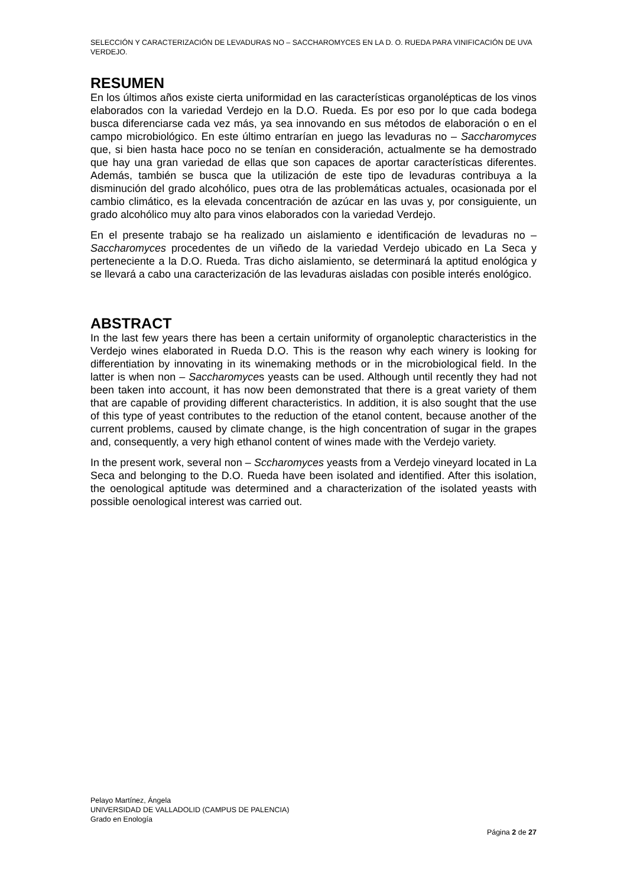SELECCIÓN Y CARACTERIZACIÓN DE LEVADURAS NO – SACCHAROMYCES EN LA D. O. RUEDA PARA VINIFICACIÓN DE UVA VERDEJO.
RESUMEN
En los últimos años existe cierta uniformidad en las características organolépticas de los vinos elaborados con la variedad Verdejo en la D.O. Rueda. Es por eso por lo que cada bodega busca diferenciarse cada vez más, ya sea innovando en sus métodos de elaboración o en el campo microbiológico. En este último entrarían en juego las levaduras no – Saccharomyces que, si bien hasta hace poco no se tenían en consideración, actualmente se ha demostrado que hay una gran variedad de ellas que son capaces de aportar características diferentes. Además, también se busca que la utilización de este tipo de levaduras contribuya a la disminución del grado alcohólico, pues otra de las problemáticas actuales, ocasionada por el cambio climático, es la elevada concentración de azúcar en las uvas y, por consiguiente, un grado alcohólico muy alto para vinos elaborados con la variedad Verdejo.
En el presente trabajo se ha realizado un aislamiento e identificación de levaduras no – Saccharomyces procedentes de un viñedo de la variedad Verdejo ubicado en La Seca y perteneciente a la D.O. Rueda. Tras dicho aislamiento, se determinará la aptitud enológica y se llevará a cabo una caracterización de las levaduras aisladas con posible interés enológico.
ABSTRACT
In the last few years there has been a certain uniformity of organoleptic characteristics in the Verdejo wines elaborated in Rueda D.O. This is the reason why each winery is looking for differentiation by innovating in its winemaking methods or in the microbiological field. In the latter is when non – Saccharomyces yeasts can be used. Although until recently they had not been taken into account, it has now been demonstrated that there is a great variety of them that are capable of providing different characteristics. In addition, it is also sought that the use of this type of yeast contributes to the reduction of the etanol content, because another of the current problems, caused by climate change, is the high concentration of sugar in the grapes and, consequently, a very high ethanol content of wines made with the Verdejo variety.
In the present work, several non – Sccharomyces yeasts from a Verdejo vineyard located in La Seca and belonging to the D.O. Rueda have been isolated and identified. After this isolation, the oenological aptitude was determined and a characterization of the isolated yeasts with possible oenological interest was carried out.
Pelayo Martínez, Ángela
UNIVERSIDAD DE VALLADOLID (CAMPUS DE PALENCIA)
Grado en Enología
Página 2 de 27